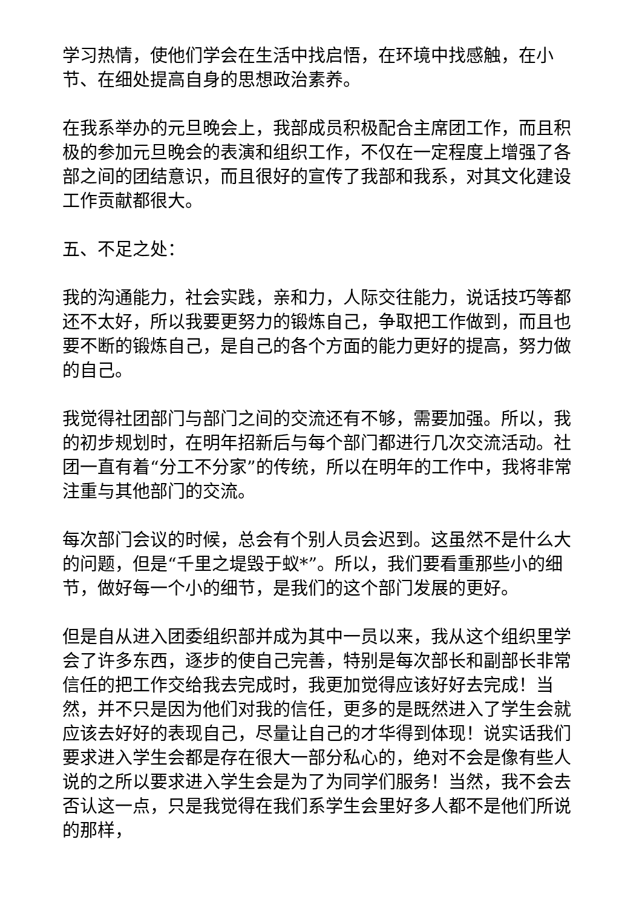学习热情，使他们学会在生活中找启悟，在环境中找感触，在小节、在细处提高自身的思想政治素养。
在我系举办的元旦晚会上，我部成员积极配合主席团工作，而且积极的参加元旦晚会的表演和组织工作，不仅在一定程度上增强了各部之间的团结意识，而且很好的宣传了我部和我系，对其文化建设工作贡献都很大。
五、不足之处：
我的沟通能力，社会实践，亲和力，人际交往能力，说话技巧等都还不太好，所以我要更努力的锻炼自己，争取把工作做到，而且也要不断的锻炼自己，是自己的各个方面的能力更好的提高，努力做的自己。
我觉得社团部门与部门之间的交流还有不够，需要加强。所以，我的初步规划时，在明年招新后与每个部门都进行几次交流活动。社团一直有着“分工不分家”的传统，所以在明年的工作中，我将非常注重与其他部门的交流。
每次部门会议的时候，总会有个别人员会迟到。这虽然不是什么大的问题，但是“千里之堤毁于蚁*”。所以，我们要看重那些小的细节，做好每一个小的细节，是我们的这个部门发展的更好。
但是自从进入团委组织部并成为其中一员以来，我从这个组织里学会了许多东西，逐步的使自己完善，特别是每次部长和副部长非常信任的把工作交给我去完成时，我更加觉得应该好好去完成！当然，并不只是因为他们对我的信任，更多的是既然进入了学生会就应该去好好的表现自己，尽量让自己的才华得到体现！说实话我们要求进入学生会都是存在很大一部分私心的，绝对不会是像有些人说的之所以要求进入学生会是为了为同学们服务！当然，我不会去否认这一点，只是我觉得在我们系学生会里好多人都不是他们所说的那样，